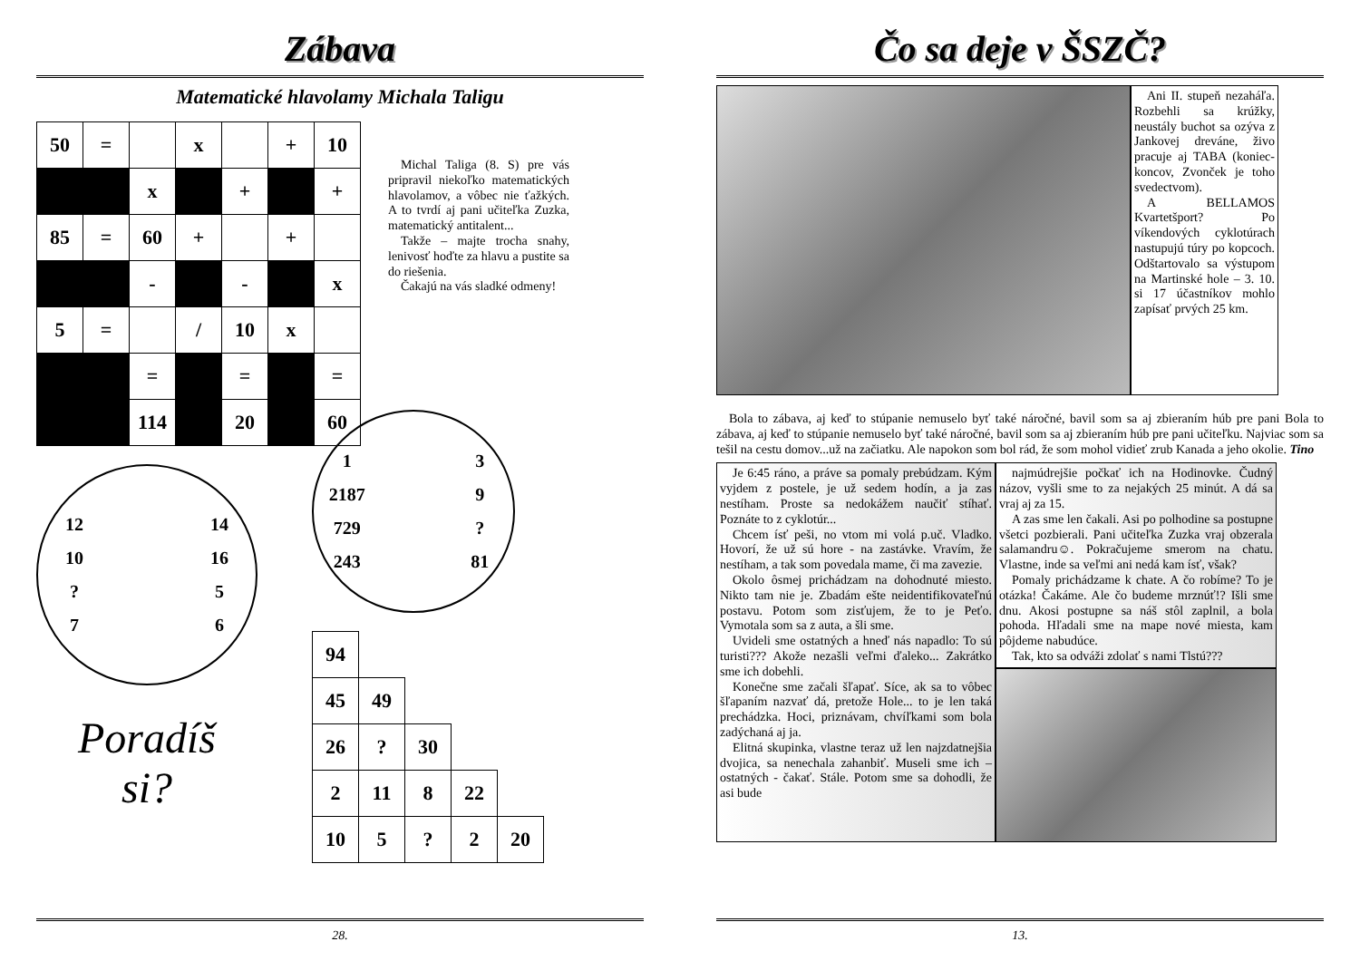Zábava
Matematické hlavolamy Michala Taligu
| 50 | = | | x | | + | 10 |
| | | x | | + | | + |
| 85 | = | 60 | + | | + | |
| | | - | | - | | x |
| 5 | = | | / | 10 | x | |
| | | = | | = | | = |
| | | 114 | | 20 | | 60 |
Michal Taliga (8. S) pre vás pripravil niekoľko matematických hlavolamov, a vôbec nie ťažkých. A to tvrdí aj pani učiteľka Zuzka, matematický antitalent...
Takže – majte trocha snahy, lenivosť hoďte za hlavu a pustite sa do riešenia.
Čakajú na vás sladké odmeny!
12 14 10 16? 57 6
Poradíš
si?
1 3 2187 9 729 ? 243 81
| 94 | | | | |
| 45 | 49 | | | |
| 26 | ? | 30 | | |
| 2 | 11 | 8 | 22 | |
| 10 | 5 | ? | 2 | 20 |
28.
Čo sa deje v ŠSZČ?
Ani II. stupeň nezaháľa. Rozbehli sa krúžky, neustály buchot sa ozýva z Jankovej dreváne, živo pracuje aj TABA (koniec-koncov, Zvonček je toho svedectvom).
A BELLAMOS Kvartetšport? Po víkendových cyklotúrach nastupujú túry po kopcoch. Odštartovalo sa výstupom na Martinské hole – 3. 10. si 17 účastníkov mohlo zapísať prvých 25 km.
Bola to zábava, aj keď to stúpanie nemuselo byť také náročné, bavil som sa aj zbieraním húb pre pani Bola to zábava, aj keď to stúpanie nemuselo byť také náročné, bavil som sa aj zbieraním húb pre pani učiteľku. Najviac som sa tešil na cestu domov...už na začiatku. Ale napokon som bol rád, že som mohol vidieť zrub Kanada a jeho okolie. Tino
Je 6:45 ráno, a práve sa pomaly prebúdzam. Kým vyjdem z postele, je už sedem hodín, a ja zas nestíham. Proste sa nedokážem naučiť stíhať. Poznáte to z cyklotúr...
Chcem ísť peši, no vtom mi volá p.uč. Vladko. Hovorí, že už sú hore - na zastávke. Vravím, že nestíham, a tak som povedala mame, či ma zavezie.
Okolo ôsmej prichádzam na dohodnuté miesto. Nikto tam nie je. Zbadám ešte neidentifikovateľnú postavu. Potom som zisťujem, že to je Peťo. Vymotala som sa z auta, a šli sme.
Uvideli sme ostatných a hneď nás napadlo: To sú turisti??? Akože nezašli veľmi ďaleko... Zakrátko sme ich dobehli.
Konečne sme začali šľapať. Síce, ak sa to vôbec šľapaním nazvať dá, pretože Hole... to je len taká prechádzka. Hoci, priznávam, chvíľkami som bola zadýchaná aj ja.
Elitná skupinka, vlastne teraz už len najzdatnejšia dvojica, sa nenechala zahanbiť. Museli sme ich – ostatných - čakať. Stále. Potom sme sa dohodli, že asi bude
najmúdrejšie počkať ich na Hodinovke. Čudný názov, vyšli sme to za nejakých 25 minút. A dá sa vraj aj za 15.
A zas sme len čakali. Asi po polhodine sa postupne všetci pozbierali. Pani učiteľka Zuzka vraj obzerala salamandru☺. Pokračujeme smerom na chatu. Vlastne, inde sa veľmi ani nedá kam ísť, však?
Pomaly prichádzame k chate. A čo robíme? To je otázka! Čakáme. Ale čo budeme mrznúť!? Išli sme dnu. Akosi postupne sa náš stôl zaplnil, a bola pohoda. Hľadali sme na mape nové miesta, kam pôjdeme nabudúce.
Tak, kto sa odváži zdolať s nami Tlstú???
13.